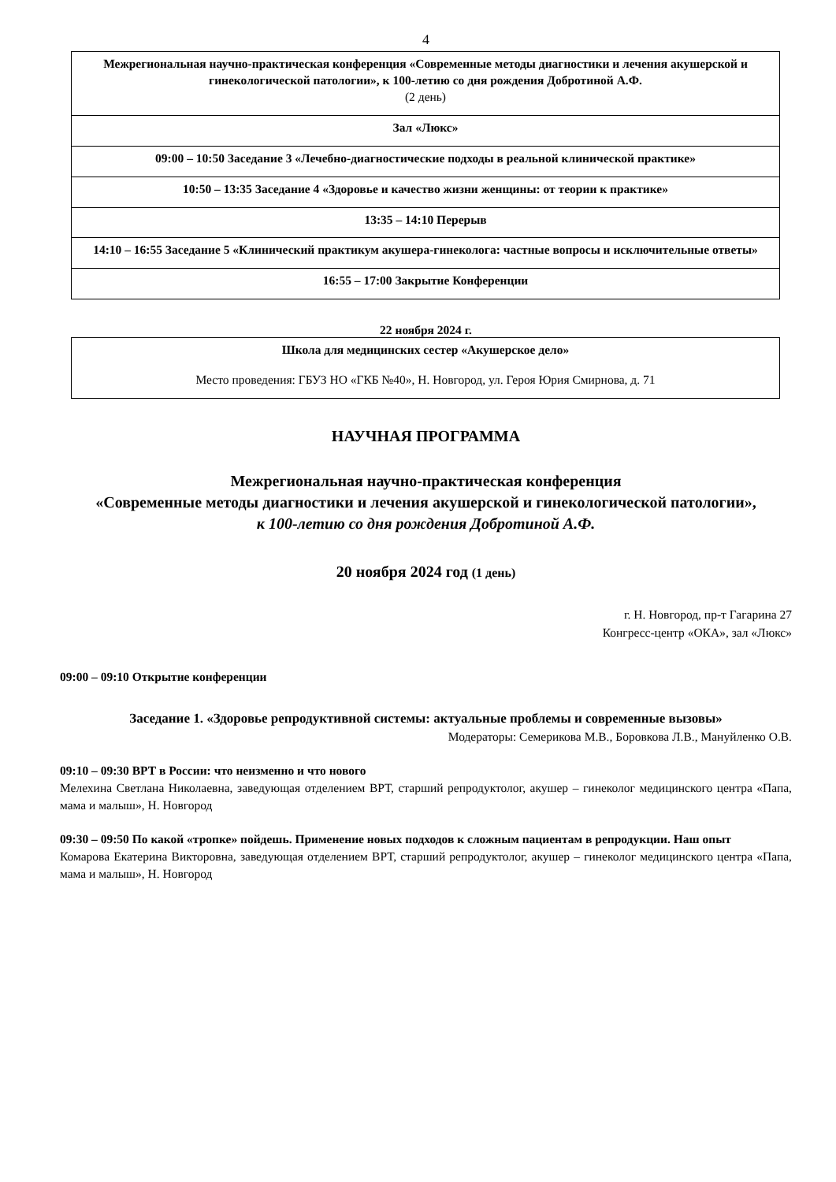4
| Межрегиональная научно-практическая конференция «Современные методы диагностики и лечения акушерской и гинекологической патологии», к 100-летию со дня рождения Добротиной А.Ф. (2 день) |
| Зал «Люкс» |
| 09:00 – 10:50 Заседание 3 «Лечебно-диагностические подходы в реальной клинической практике» |
| 10:50 – 13:35 Заседание 4 «Здоровье и качество жизни женщины: от теории к практике» |
| 13:35 – 14:10 Перерыв |
| 14:10 – 16:55 Заседание 5 «Клинический практикум акушера-гинеколога: частные вопросы и исключительные ответы» |
| 16:55 – 17:00 Закрытие Конференции |
22 ноября 2024 г.
| Школа для медицинских сестер «Акушерское дело» |
| Место проведения: ГБУЗ НО «ГКБ №40», Н. Новгород, ул. Героя Юрия Смирнова, д. 71 |
НАУЧНАЯ ПРОГРАММА
Межрегиональная научно-практическая конференция
«Современные методы диагностики и лечения акушерской и гинекологической патологии»,
к 100-летию со дня рождения Добротиной А.Ф.
20 ноября 2024 год (1 день)
г. Н. Новгород, пр-т Гагарина 27
Конгресс-центр «ОКА», зал «Люкс»
09:00 – 09:10 Открытие конференции
Заседание 1. «Здоровье репродуктивной системы: актуальные проблемы и современные вызовы»
Модераторы: Семерикова М.В., Боровкова Л.В., Мануйленко О.В.
09:10 – 09:30 ВРТ в России: что неизменно и что нового
Мелехина Светлана Николаевна, заведующая отделением ВРТ, старший репродуктолог, акушер – гинеколог медицинского центра «Папа, мама и малыш», Н. Новгород
09:30 – 09:50 По какой «тропке» пойдешь. Применение новых подходов к сложным пациентам в репродукции. Наш опыт
Комарова Екатерина Викторовна, заведующая отделением ВРТ, старший репродуктолог, акушер – гинеколог медицинского центра «Папа, мама и малыш», Н. Новгород